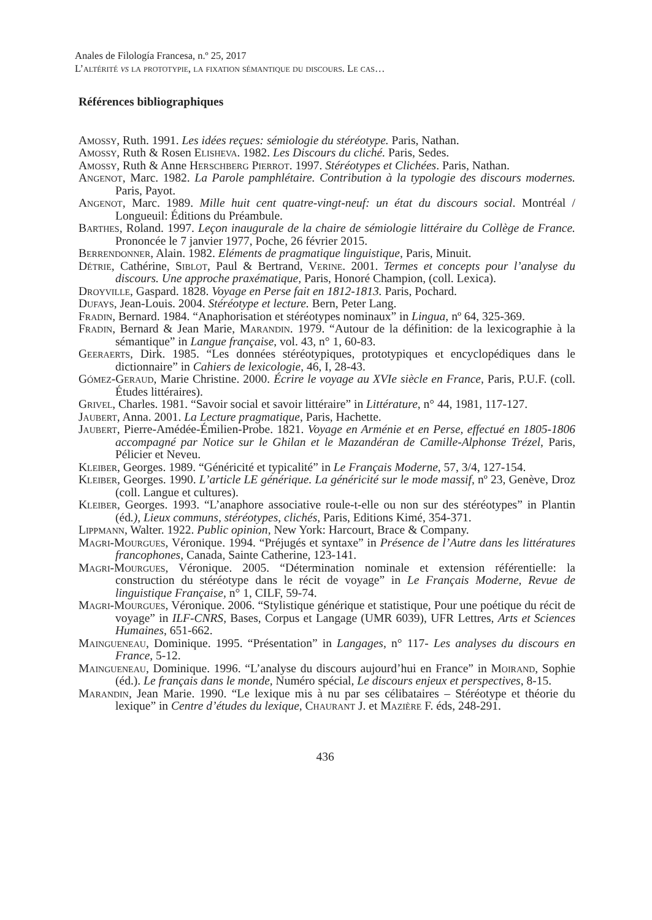Anales de Filología Francesa, n.º 25, 2017
L’altérité vs la prototypie, la fixation sémantique du discours. Le cas…
Références bibliographiques
Amossy, Ruth. 1991. Les idées reçues: sémiologie du stéréotype. Paris, Nathan.
Amossy, Ruth & Rosen Elisheva. 1982. Les Discours du cliché. Paris, Sedes.
Amossy, Ruth & Anne Herschberg Pierrot. 1997. Stéréotypes et Clichées. Paris, Nathan.
Angenot, Marc. 1982. La Parole pamphlétaire. Contribution à la typologie des discours modernes. Paris, Payot.
Angenot, Marc. 1989. Mille huit cent quatre-vingt-neuf: un état du discours social. Montréal / Longueuil: Éditions du Préambule.
Barthes, Roland. 1997. Leçon inaugurale de la chaire de sémiologie littéraire du Collège de France. Prononcée le 7 janvier 1977, Poche, 26 février 2015.
Berrendonner, Alain. 1982. Eléments de pragmatique linguistique, Paris, Minuit.
Détrie, Cathérine, Siblot, Paul & Bertrand, Verine. 2001. Termes et concepts pour l’analyse du discours. Une approche praxématique, Paris, Honoré Champion, (coll. Lexica).
Droyville, Gaspard. 1828. Voyage en Perse fait en 1812-1813. Paris, Pochard.
Dufays, Jean-Louis. 2004. Stéréotype et lecture. Bern, Peter Lang.
Fradin, Bernard. 1984. “Anaphorisation et stéréotypes nominaux” in Lingua, nº 64, 325-369.
Fradin, Bernard & Jean Marie, Marandin. 1979. “Autour de la définition: de la lexicographie à la sémantique” in Langue française, vol. 43, n° 1, 60-83.
Geeraerts, Dirk. 1985. “Les données stéréotypiques, prototypiques et encyclopédiques dans le dictionnaire” in Cahiers de lexicologie, 46, I, 28-43.
Gómez-Geraud, Marie Christine. 2000. Écrire le voyage au XVIe siècle en France, Paris, P.U.F. (coll. Études littéraires).
Grivel, Charles. 1981. “Savoir social et savoir littéraire” in Littérature, n° 44, 1981, 117-127.
Jaubert, Anna. 2001. La Lecture pragmatique, Paris, Hachette.
Jaubert, Pierre-Amédée-Émilien-Probe. 1821. Voyage en Arménie et en Perse, effectué en 1805-1806 accompagné par Notice sur le Ghilan et le Mazandéran de Camille-Alphonse Trézel, Paris, Pélicier et Neveu.
Kleiber, Georges. 1989. “Généricité et typicalité” in Le Français Moderne, 57, 3/4, 127-154.
Kleiber, Georges. 1990. L’article LE générique. La généricité sur le mode massif, nº 23, Genève, Droz (coll. Langue et cultures).
Kleiber, Georges. 1993. “L’anaphore associative roule-t-elle ou non sur des stéréotypes” in Plantin (éd.), Lieux communs, stéréotypes, clichés, Paris, Editions Kimé, 354-371.
Lippmann, Walter. 1922. Public opinion, New York: Harcourt, Brace & Company.
Magri-Mourgues, Véronique. 1994. “Préjugés et syntaxe” in Présence de l’Autre dans les littératures francophones, Canada, Sainte Catherine, 123-141.
Magri-Mourgues, Véronique. 2005. “Détermination nominale et extension référentielle: la construction du stéréotype dans le récit de voyage” in Le Français Moderne, Revue de linguistique Française, n° 1, CILF, 59-74.
Magri-Mourgues, Véronique. 2006. “Stylistique générique et statistique, Pour une poétique du récit de voyage” in ILF-CNRS, Bases, Corpus et Langage (UMR 6039), UFR Lettres, Arts et Sciences Humaines, 651-662.
Maingueneau, Dominique. 1995. “Présentation” in Langages, n° 117- Les analyses du discours en France, 5-12.
Maingueneau, Dominique. 1996. “L’analyse du discours aujourd’hui en France” in Moirand, Sophie (éd.). Le français dans le monde, Numéro spécial, Le discours enjeux et perspectives, 8-15.
Marandin, Jean Marie. 1990. “Le lexique mis à nu par ses célibataires – Stéréotype et théorie du lexique” in Centre d’études du lexique, Chaurant J. et Mazière F. éds, 248-291.
436